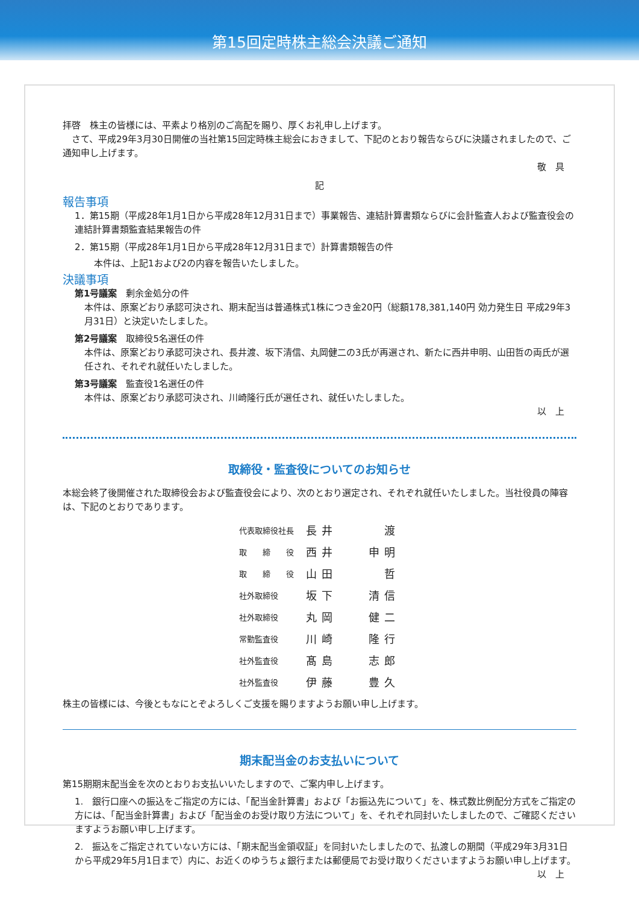第15回定時株主総会決議ご通知
拝啓　株主の皆様には、平素より格別のご高配を賜り、厚くお礼申し上げます。
　さて、平成29年3月30日開催の当社第15回定時株主総会におきまして、下記のとおり報告ならびに決議されましたので、ご通知申し上げます。
敬　具
記
報告事項
1．第15期（平成28年1月1日から平成28年12月31日まで）事業報告、連結計算書類ならびに会計監査人および監査役会の連結計算書類監査結果報告の件
2．第15期（平成28年1月1日から平成28年12月31日まで）計算書類報告の件
本件は、上記1および2の内容を報告いたしました。
決議事項
第1号議案　剰余金処分の件
本件は、原案どおり承認可決され、期末配当は普通株式1株につき金20円（総額178,381,140円 効力発生日 平成29年3月31日）と決定いたしました。
第2号議案　取締役5名選任の件
本件は、原案どおり承認可決され、長井渡、坂下清信、丸岡健二の3氏が再選され、新たに西井申明、山田哲の両氏が選任され、それぞれ就任いたしました。
第3号議案　監査役1名選任の件
本件は、原案どおり承認可決され、川崎隆行氏が選任され、就任いたしました。
以　上
取締役・監査役についてのお知らせ
本総会終了後開催された取締役会および監査役会により、次のとおり選定され、それぞれ就任いたしました。当社役員の陣容は、下記のとおりであります。
| 代表取締役社長 | 長井 渡 |
| 取 締 役 | 西井 申明 |
| 取 締 役 | 山田 哲 |
| 社外取締役 | 坂下 清信 |
| 社外取締役 | 丸岡 健二 |
| 常勤監査役 | 川崎 隆行 |
| 社外監査役 | 髙島 志郎 |
| 社外監査役 | 伊藤 豊久 |
株主の皆様には、今後ともなにとぞよろしくご支援を賜りますようお願い申し上げます。
期末配当金のお支払いについて
第15期期末配当金を次のとおりお支払いいたしますので、ご案内申し上げます。
1.　銀行口座への振込をご指定の方には、「配当金計算書」および「お振込先について」を、株式数比例配分方式をご指定の方には、「配当金計算書」および「配当金のお受け取り方法について」を、それぞれ同封いたしましたので、ご確認くださいますようお願い申し上げます。
2.　振込をご指定されていない方には、「期末配当金領収証」を同封いたしましたので、払渡しの期間（平成29年3月31日から平成29年5月1日まで）内に、お近くのゆうちょ銀行または郵便局でお受け取りくださいますようお願い申し上げます。
以　上